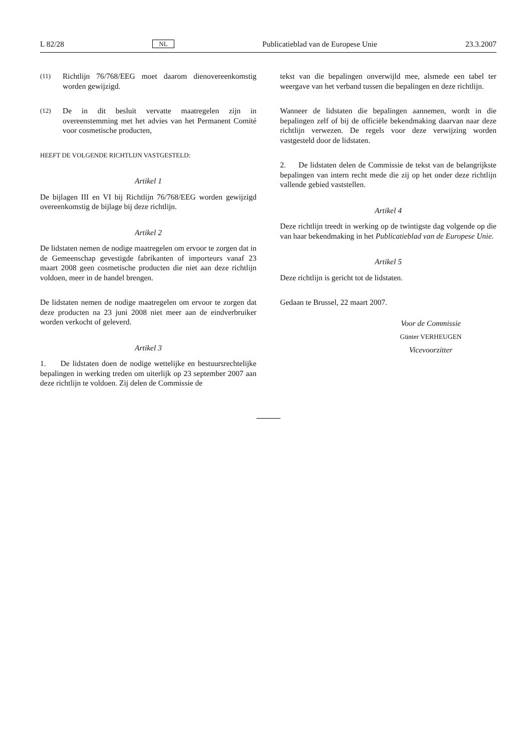L 82/28 NL Publicatieblad van de Europese Unie 23.3.2007
(11) Richtlijn 76/768/EEG moet daarom dienovereenkomstig worden gewijzigd.
(12) De in dit besluit vervatte maatregelen zijn in overeenstemming met het advies van het Permanent Comité voor cosmetische producten,
HEEFT DE VOLGENDE RICHTLIJN VASTGESTELD:
Artikel 1
De bijlagen III en VI bij Richtlijn 76/768/EEG worden gewijzigd overeenkomstig de bijlage bij deze richtlijn.
Artikel 2
De lidstaten nemen de nodige maatregelen om ervoor te zorgen dat in de Gemeenschap gevestigde fabrikanten of importeurs vanaf 23 maart 2008 geen cosmetische producten die niet aan deze richtlijn voldoen, meer in de handel brengen.
De lidstaten nemen de nodige maatregelen om ervoor te zorgen dat deze producten na 23 juni 2008 niet meer aan de eindverbruiker worden verkocht of geleverd.
Artikel 3
1. De lidstaten doen de nodige wettelijke en bestuursrechtelijke bepalingen in werking treden om uiterlijk op 23 september 2007 aan deze richtlijn te voldoen. Zij delen de Commissie de
tekst van die bepalingen onverwijld mee, alsmede een tabel ter weergave van het verband tussen die bepalingen en deze richtlijn.
Wanneer de lidstaten die bepalingen aannemen, wordt in die bepalingen zelf of bij de officiële bekendmaking daarvan naar deze richtlijn verwezen. De regels voor deze verwijzing worden vastgesteld door de lidstaten.
2. De lidstaten delen de Commissie de tekst van de belangrijkste bepalingen van intern recht mede die zij op het onder deze richtlijn vallende gebied vaststellen.
Artikel 4
Deze richtlijn treedt in werking op de twintigste dag volgende op die van haar bekendmaking in het Publicatieblad van de Europese Unie.
Artikel 5
Deze richtlijn is gericht tot de lidstaten.
Gedaan te Brussel, 22 maart 2007.
Voor de Commissie
Günter VERHEUGEN
Vicevoorzitter